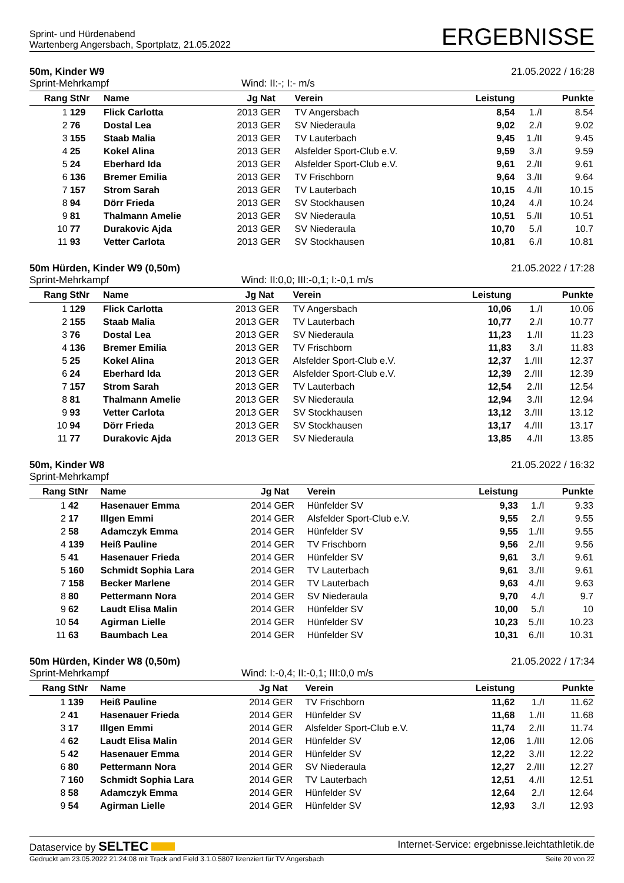Sprint- und Hürdenabend
Wartenberg Angersbach, Sportplatz, 21.05.2022
ERGEBNISSE
50m, Kinder W9 21.05.2022 / 16:28
Sprint-Mehrkampf Wind: II:-; I:- m/s
| Rang | StNr | Name | Jg | Nat | Verein | Leistung | | Punkte |
| --- | --- | --- | --- | --- | --- | --- | --- | --- |
| 1 | 129 | Flick Carlotta | 2013 | GER | TV Angersbach | 8,54 | 1./I | 8.54 |
| 2 | 76 | Dostal Lea | 2013 | GER | SV Niederaula | 9,02 | 2./I | 9.02 |
| 3 | 155 | Staab Malia | 2013 | GER | TV Lauterbach | 9,45 | 1./II | 9.45 |
| 4 | 25 | Kokel Alina | 2013 | GER | Alsfelder Sport-Club e.V. | 9,59 | 3./I | 9.59 |
| 5 | 24 | Eberhard Ida | 2013 | GER | Alsfelder Sport-Club e.V. | 9,61 | 2./II | 9.61 |
| 6 | 136 | Bremer Emilia | 2013 | GER | TV Frischborn | 9,64 | 3./II | 9.64 |
| 7 | 157 | Strom Sarah | 2013 | GER | TV Lauterbach | 10,15 | 4./II | 10.15 |
| 8 | 94 | Dörr Frieda | 2013 | GER | SV Stockhausen | 10,24 | 4./I | 10.24 |
| 9 | 81 | Thalmann Amelie | 2013 | GER | SV Niederaula | 10,51 | 5./II | 10.51 |
| 10 | 77 | Durakovic Ajda | 2013 | GER | SV Niederaula | 10,70 | 5./I | 10.7 |
| 11 | 93 | Vetter Carlota | 2013 | GER | SV Stockhausen | 10,81 | 6./I | 10.81 |
50m Hürden, Kinder W9 (0,50m) 21.05.2022 / 17:28
Sprint-Mehrkampf Wind: II:0,0; III:-0,1; I:-0,1 m/s
| Rang | StNr | Name | Jg | Nat | Verein | Leistung | | Punkte |
| --- | --- | --- | --- | --- | --- | --- | --- | --- |
| 1 | 129 | Flick Carlotta | 2013 | GER | TV Angersbach | 10,06 | 1./I | 10.06 |
| 2 | 155 | Staab Malia | 2013 | GER | TV Lauterbach | 10,77 | 2./I | 10.77 |
| 3 | 76 | Dostal Lea | 2013 | GER | SV Niederaula | 11,23 | 1./II | 11.23 |
| 4 | 136 | Bremer Emilia | 2013 | GER | TV Frischborn | 11,83 | 3./I | 11.83 |
| 5 | 25 | Kokel Alina | 2013 | GER | Alsfelder Sport-Club e.V. | 12,37 | 1./III | 12.37 |
| 6 | 24 | Eberhard Ida | 2013 | GER | Alsfelder Sport-Club e.V. | 12,39 | 2./III | 12.39 |
| 7 | 157 | Strom Sarah | 2013 | GER | TV Lauterbach | 12,54 | 2./II | 12.54 |
| 8 | 81 | Thalmann Amelie | 2013 | GER | SV Niederaula | 12,94 | 3./II | 12.94 |
| 9 | 93 | Vetter Carlota | 2013 | GER | SV Stockhausen | 13,12 | 3./III | 13.12 |
| 10 | 94 | Dörr Frieda | 2013 | GER | SV Stockhausen | 13,17 | 4./III | 13.17 |
| 11 | 77 | Durakovic Ajda | 2013 | GER | SV Niederaula | 13,85 | 4./II | 13.85 |
50m, Kinder W8 21.05.2022 / 16:32
Sprint-Mehrkampf
| Rang | StNr | Name | Jg | Nat | Verein | Leistung | | Punkte |
| --- | --- | --- | --- | --- | --- | --- | --- | --- |
| 1 | 42 | Hasenauer Emma | 2014 | GER | Hünfelder SV | 9,33 | 1./I | 9.33 |
| 2 | 17 | Illgen Emmi | 2014 | GER | Alsfelder Sport-Club e.V. | 9,55 | 2./I | 9.55 |
| 2 | 58 | Adamczyk Emma | 2014 | GER | Hünfelder SV | 9,55 | 1./II | 9.55 |
| 4 | 139 | Heiß Pauline | 2014 | GER | TV Frischborn | 9,56 | 2./II | 9.56 |
| 5 | 41 | Hasenauer Frieda | 2014 | GER | Hünfelder SV | 9,61 | 3./I | 9.61 |
| 5 | 160 | Schmidt Sophia Lara | 2014 | GER | TV Lauterbach | 9,61 | 3./II | 9.61 |
| 7 | 158 | Becker Marlene | 2014 | GER | TV Lauterbach | 9,63 | 4./II | 9.63 |
| 8 | 80 | Pettermann Nora | 2014 | GER | SV Niederaula | 9,70 | 4./I | 9.7 |
| 9 | 62 | Laudt Elisa Malin | 2014 | GER | Hünfelder SV | 10,00 | 5./I | 10 |
| 10 | 54 | Agirman Lielle | 2014 | GER | Hünfelder SV | 10,23 | 5./II | 10.23 |
| 11 | 63 | Baumbach Lea | 2014 | GER | Hünfelder SV | 10,31 | 6./II | 10.31 |
50m Hürden, Kinder W8 (0,50m) 21.05.2022 / 17:34
Sprint-Mehrkampf Wind: I:-0,4; II:-0,1; III:0,0 m/s
| Rang | StNr | Name | Jg | Nat | Verein | Leistung | | Punkte |
| --- | --- | --- | --- | --- | --- | --- | --- | --- |
| 1 | 139 | Heiß Pauline | 2014 | GER | TV Frischborn | 11,62 | 1./I | 11.62 |
| 2 | 41 | Hasenauer Frieda | 2014 | GER | Hünfelder SV | 11,68 | 1./II | 11.68 |
| 3 | 17 | Illgen Emmi | 2014 | GER | Alsfelder Sport-Club e.V. | 11,74 | 2./II | 11.74 |
| 4 | 62 | Laudt Elisa Malin | 2014 | GER | Hünfelder SV | 12,06 | 1./III | 12.06 |
| 5 | 42 | Hasenauer Emma | 2014 | GER | Hünfelder SV | 12,22 | 3./II | 12.22 |
| 6 | 80 | Pettermann Nora | 2014 | GER | SV Niederaula | 12,27 | 2./III | 12.27 |
| 7 | 160 | Schmidt Sophia Lara | 2014 | GER | TV Lauterbach | 12,51 | 4./II | 12.51 |
| 8 | 58 | Adamczyk Emma | 2014 | GER | Hünfelder SV | 12,64 | 2./I | 12.64 |
| 9 | 54 | Agirman Lielle | 2014 | GER | Hünfelder SV | 12,93 | 3./I | 12.93 |
Dataservice by SELTEC Internet-Service: ergebnisse.leichtathletik.de
Gedruckt am 23.05.2022 21:24:08 mit Track and Field 3.1.0.5807 lizenziert für TV Angersbach Seite 20 von 22